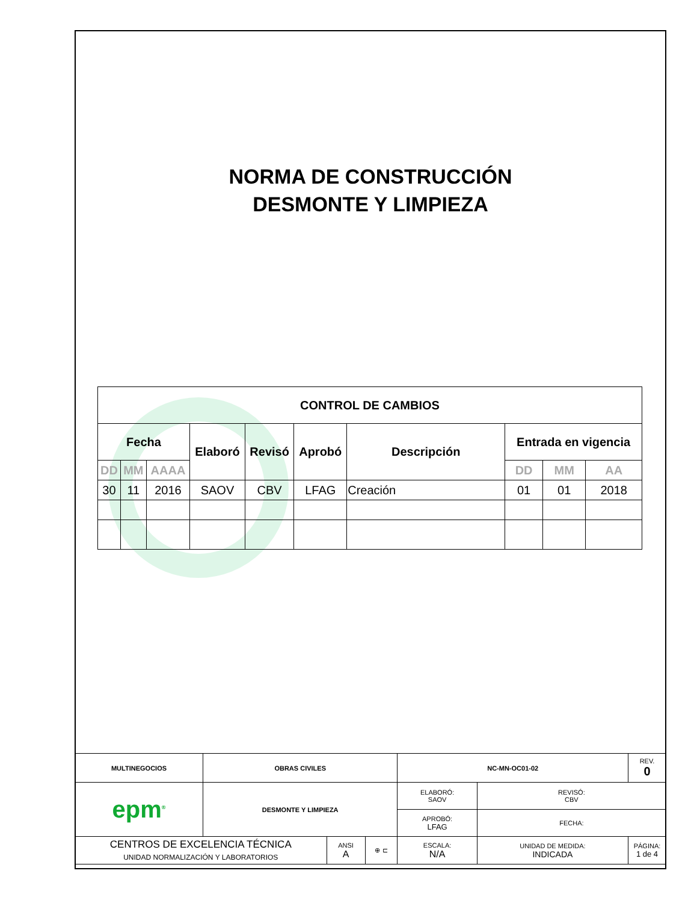NORMA DE CONSTRUCCIÓN
DESMONTE Y LIMPIEZA
| CONTROL DE CAMBIOS | | | | | | | | | |
| --- | --- | --- | --- | --- | --- | --- | --- | --- | --- |
| Fecha | | | Elaboró | Revisó | Aprobó | Descripción | Entrada en vigencia | | |
| DD | MM | AAAA | | | | | DD | MM | AA |
| 30 | 11 | 2016 | SAOV | CBV | LFAG | Creación | 01 | 01 | 2018 |
| MULTINEGOCIOS | OBRAS CIVILES | | | NC-MN-OC01-02 | | REV. 0 |
| epm<sup>®</sup> | DESMONTE Y LIMPIEZA | | | ELABORÓ: SAOV | REVISÓ: CBV | |
| | | | | APROBÓ: LFAG | FECHA: | |
| CENTROS DE EXCELENCIA TÉCNICA UNIDAD NORMALIZACIÓN Y LABORATORIOS | | ANSI A | ⊕ ⊏ | ESCALA: N/A | UNIDAD DE MEDIDA: INDICADA | PÁGINA: 1 de 4 |